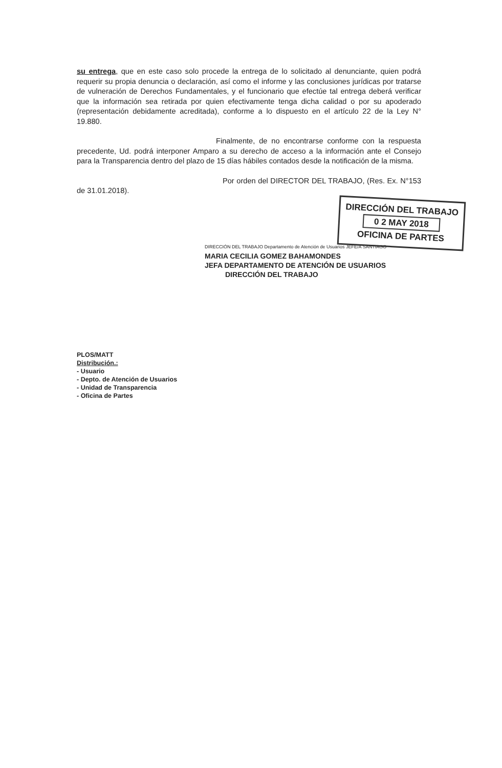su entrega, que en este caso solo procede la entrega de lo solicitado al denunciante, quien podrá requerir su propia denuncia o declaración, así como el informe y las conclusiones jurídicas por tratarse de vulneración de Derechos Fundamentales, y el funcionario que efectúe tal entrega deberá verificar que la información sea retirada por quien efectivamente tenga dicha calidad o por su apoderado (representación debidamente acreditada), conforme a lo dispuesto en el artículo 22 de la Ley N° 19.880.
Finalmente, de no encontrarse conforme con la respuesta precedente, Ud. podrá interponer Amparo a su derecho de acceso a la información ante el Consejo para la Transparencia dentro del plazo de 15 días hábiles contados desde la notificación de la misma.
Por orden del DIRECTOR DEL TRABAJO, (Res. Ex. N°153 de 31.01.2018).
DIRECCIÓN DEL TRABAJO
0 2 MAY 2018
OFICINA DE PARTES
DIRECCIÓN DEL TRABAJO Departamento de Atención de Usuarios JEFE/A SANTIAGO
MARIA CECILIA GOMEZ BAHAMONDES
JEFA DEPARTAMENTO DE ATENCIÓN DE USUARIOS
DIRECCIÓN DEL TRABAJO
PLOS/MATT
Distribución.:
- Usuario
- Depto. de Atención de Usuarios
- Unidad de Transparencia
- Oficina de Partes